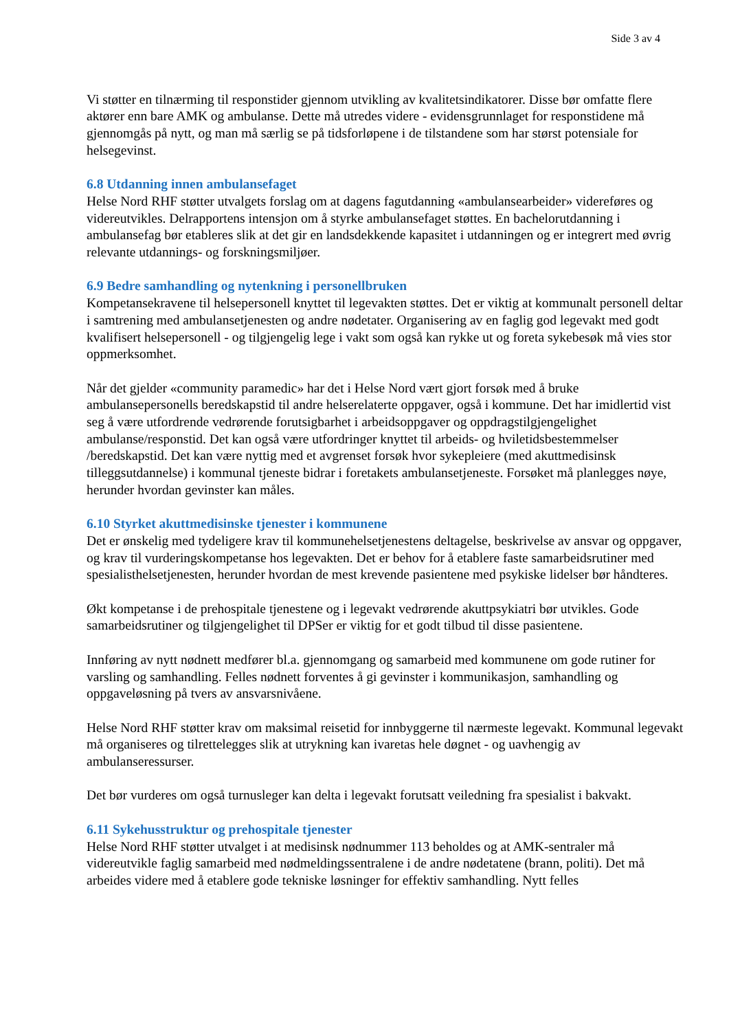Side 3 av 4
Vi støtter en tilnærming til responstider gjennom utvikling av kvalitetsindikatorer. Disse bør omfatte flere aktører enn bare AMK og ambulanse. Dette må utredes videre - evidensgrunnlaget for responstidene må gjennomgås på nytt, og man må særlig se på tidsforløpene i de tilstandene som har størst potensiale for helsegevinst.
6.8 Utdanning innen ambulansefaget
Helse Nord RHF støtter utvalgets forslag om at dagens fagutdanning «ambulansearbeider» videreføres og videreutvikles. Delrapportens intensjon om å styrke ambulansefaget støttes. En bachelorutdanning i ambulansefag bør etableres slik at det gir en landsdekkende kapasitet i utdanningen og er integrert med øvrig relevante utdannings- og forskningsmiljøer.
6.9 Bedre samhandling og nytenkning i personellbruken
Kompetansekravene til helsepersonell knyttet til legevakten støttes. Det er viktig at kommunalt personell deltar i samtrening med ambulansetjenesten og andre nødetater. Organisering av en faglig god legevakt med godt kvalifisert helsepersonell - og tilgjengelig lege i vakt som også kan rykke ut og foreta sykebesøk må vies stor oppmerksomhet.
Når det gjelder «community paramedic» har det i Helse Nord vært gjort forsøk med å bruke ambulansepersonells beredskapstid til andre helserelaterte oppgaver, også i kommune. Det har imidlertid vist seg å være utfordrende vedrørende forutsigbarhet i arbeidsoppgaver og oppdragstilgjengelighet ambulanse/responstid. Det kan også være utfordringer knyttet til arbeids- og hviletidsbestemmelser /beredskapstid. Det kan være nyttig med et avgrenset forsøk hvor sykepleiere (med akuttmedisinsk tilleggsutdannelse) i kommunal tjeneste bidrar i foretakets ambulansetjeneste. Forsøket må planlegges nøye, herunder hvordan gevinster kan måles.
6.10 Styrket akuttmedisinske tjenester i kommunene
Det er ønskelig med tydeligere krav til kommunehelsetjenestens deltagelse, beskrivelse av ansvar og oppgaver, og krav til vurderingskompetanse hos legevakten. Det er behov for å etablere faste samarbeidsrutiner med spesialisthelsetjenesten, herunder hvordan de mest krevende pasientene med psykiske lidelser bør håndteres.
Økt kompetanse i de prehospitale tjenestene og i legevakt vedrørende akuttpsykiatri bør utvikles. Gode samarbeidsrutiner og tilgjengelighet til DPSer er viktig for et godt tilbud til disse pasientene.
Innføring av nytt nødnett medfører bl.a. gjennomgang og samarbeid med kommunene om gode rutiner for varsling og samhandling. Felles nødnett forventes å gi gevinster i kommunikasjon, samhandling og oppgaveløsning på tvers av ansvarsnivåene.
Helse Nord RHF støtter krav om maksimal reisetid for innbyggerne til nærmeste legevakt. Kommunal legevakt må organiseres og tilrettelegges slik at utrykning kan ivaretas hele døgnet - og uavhengig av ambulanseressurser.
Det bør vurderes om også turnusleger kan delta i legevakt forutsatt veiledning fra spesialist i bakvakt.
6.11 Sykehusstruktur og prehospitale tjenester
Helse Nord RHF støtter utvalget i at medisinsk nødnummer 113 beholdes og at AMK-sentraler må videreutvikle faglig samarbeid med nødmeldingssentralene i de andre nødetatene (brann, politi). Det må arbeides videre med å etablere gode tekniske løsninger for effektiv samhandling. Nytt felles